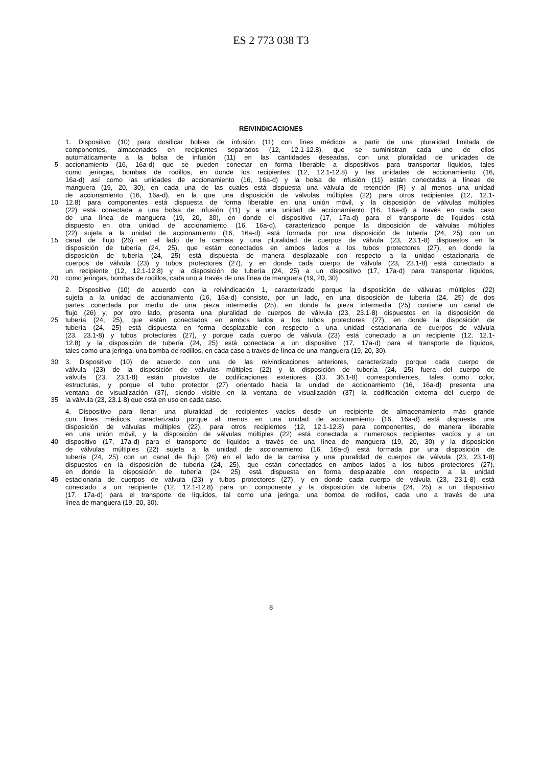ES 2 773 038 T3
REIVINDICACIONES
1. Dispositivo (10) para dosificar bolsas de infusión (11) con fines médicos a partir de una pluralidad limitada de
componentes, almacenados en recipientes separados (12, 12.1-12.8), que se suministran cada uno de ellos
automáticamente a la bolsa de infusión (11) en las cantidades deseadas, con una pluralidad de unidades de
5 accionamiento (16, 16a-d) que se pueden conectar en forma liberable a dispositivos para transportar líquidos, tales
como jeringas, bombas de rodillos, en donde los recipientes (12, 12.1-12.8) y las unidades de accionamiento (16,
16a-d) así como las unidades de accionamiento (16, 16a-d) y la bolsa de infusión (11) están conectadas a líneas de
manguera (19, 20, 30), en cada una de las cuales está dispuesta una válvula de retención (R) y al menos una unidad
de accionamiento (16, 16a-d), en la que una disposición de válvulas múltiples (22) para otros recipientes (12, 12.1-
10 12.8) para componentes está dispuesta de forma liberable en una unión móvil, y la disposición de válvulas múltiples
(22) está conectada a una bolsa de infusión (11) y a una unidad de accionamiento (16, 16a-d) a través en cada caso
de una línea de manguera (19, 20, 30), en donde el dispositivo (17, 17a-d) para el transporte de líquidos está
dispuesto en otra unidad de accionamiento (16, 16a-d), caracterizado porque la disposición de válvulas múltiples
(22) sujeta a la unidad de accionamiento (16, 16a-d) está formada por una disposición de tubería (24, 25) con un
15 canal de flujo (26) en el lado de la camisa y una pluralidad de cuerpos de válvula (23, 23.1-8) dispuestos en la
disposición de tubería (24, 25), que están conectados en ambos lados a los tubos protectores (27), en donde la
disposición de tubería (24, 25) está dispuesta de manera desplazable con respecto a la unidad estacionaria de
cuerpos de válvula (23) y tubos protectores (27), y en donde cada cuerpo de válvula (23, 23.1-8) está conectado a
un recipiente (12, 12.1-12.8) y la disposición de tubería (24, 25) a un dispositivo (17, 17a-d) para transportar líquidos,
20 como jeringas, bombas de rodillos, cada uno a través de una línea de manguera (19, 20, 30)
2. Dispositivo (10) de acuerdo con la reivindicación 1, caracterizado porque la disposición de válvulas múltiples (22)
sujeta a la unidad de accionamiento (16, 16a-d) consiste, por un lado, en una disposición de tubería (24, 25) de dos
partes conectada por medio de una pieza intermedia (25), en donde la pieza intermedia (25) contiene un canal de
flujo (26) y, por otro lado, presenta una pluralidad de cuerpos de válvula (23, 23.1-8) dispuestos en la disposición de
25 tubería (24, 25), que están conectados en ambos lados a los tubos protectores (27), en donde la disposición de
tubería (24, 25) está dispuesta en forma desplazable con respecto a una unidad estacionaria de cuerpos de válvula
(23, 23.1-8) y tubos protectores (27), y porque cada cuerpo de válvula (23) está conectado a un recipiente (12, 12.1-
12.8) y la disposición de tubería (24, 25) está conectada a un dispositivo (17, 17a-d) para el transporte de líquidos,
tales como una jeringa, una bomba de rodillos, en cada caso a través de línea de una manguera (19, 20, 30).
30 3. Dispositivo (10) de acuerdo con una de las reivindicaciones anteriores, caracterizado porque cada cuerpo de
válvula (23) de la disposición de válvulas múltiples (22) y la disposición de tubería (24, 25) fuera del cuerpo de
válvula (23, 23.1-8) están provistos de codificaciones exteriores (33, 36.1-8) correspondientes, tales como color,
estructuras, y porque el tubo protector (27) orientado hacia la unidad de accionamiento (16, 16a-d) presenta una
ventana de visualización (37), siendo visible en la ventana de visualización (37) la codificación externa del cuerpo de
35 la válvula (23, 23.1-8) que está en uso en cada caso.
4. Dispositivo para llenar una pluralidad de recipientes vacíos desde un recipiente de almacenamiento más grande
con fines médicos, caracterizado porque al menos en una unidad de accionamiento (16, 16a-d) está dispuesta una
disposición de válvulas múltiples (22), para otros recipientes (12, 12.1-12.8) para componentes, de manera liberable
en una unión móvil, y la disposición de válvulas múltiples (22) está conectada a numerosos recipientes vacíos y a un
40 dispositivo (17, 17a-d) para el transporte de líquidos a través de una línea de manguera (19, 20, 30) y la disposición
de válvulas múltiples (22) sujeta a la unidad de accionamiento (16, 16a-d) está formada por una disposición de
tubería (24, 25) con un canal de flujo (26) en el lado de la camisa y una pluralidad de cuerpos de válvula (23, 23.1-8)
dispuestos en la disposición de tubería (24, 25), que están conectados en ambos lados a los tubos protectores (27),
en donde la disposición de tubería (24, 25) está dispuesta en forma desplazable con respecto a la unidad
45 estacionaria de cuerpos de válvula (23) y tubos protectores (27), y en donde cada cuerpo de válvula (23, 23.1-8) está
conectado a un recipiente (12, 12.1-12.8) para un componente y la disposición de tubería (24, 25) a un dispositivo
(17, 17a-d) para el transporte de líquidos, tal como una jeringa, una bomba de rodillos, cada uno a través de una
línea de manguera (19, 20, 30).
8